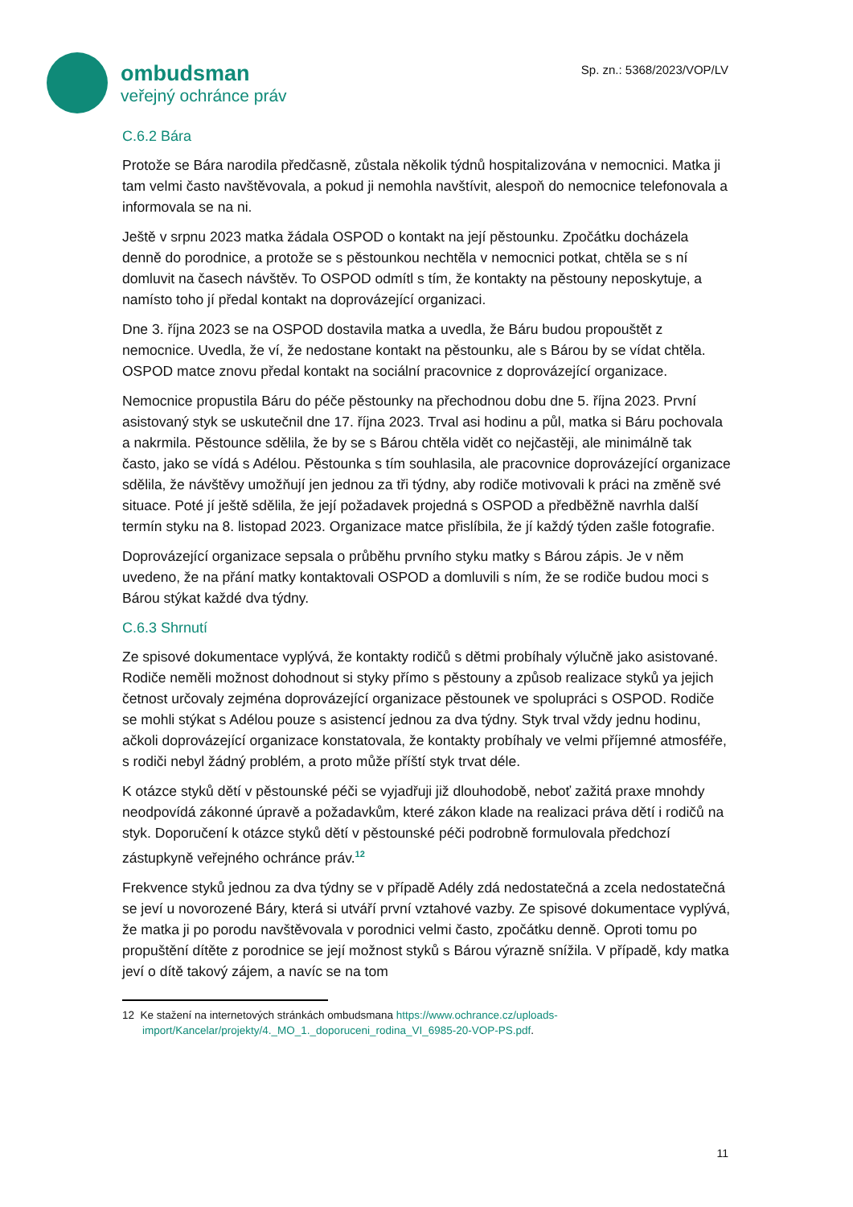ombudsman
veřejný ochránce práv
Sp. zn.: 5368/2023/VOP/LV
C.6.2 Bára
Protože se Bára narodila předčasně, zůstala několik týdnů hospitalizována v nemocnici. Matka ji tam velmi často navštěvovala, a pokud ji nemohla navštívit, alespoň do nemocnice telefonovala a informovala se na ni.
Ještě v srpnu 2023 matka žádala OSPOD o kontakt na její pěstounku. Zpočátku docházela denně do porodnice, a protože se s pěstounkou nechtěla v nemocnici potkat, chtěla se s ní domluvit na časech návštěv. To OSPOD odmítl s tím, že kontakty na pěstouny neposkytuje, a namísto toho jí předal kontakt na doprovázející organizaci.
Dne 3. října 2023 se na OSPOD dostavila matka a uvedla, že Báru budou propouštět z nemocnice. Uvedla, že ví, že nedostane kontakt na pěstounku, ale s Bárou by se vídat chtěla. OSPOD matce znovu předal kontakt na sociální pracovnice z doprovázející organizace.
Nemocnice propustila Báru do péče pěstounky na přechodnou dobu dne 5. října 2023. První asistovaný styk se uskutečnil dne 17. října 2023. Trval asi hodinu a půl, matka si Báru pochovala a nakrmila. Pěstounce sdělila, že by se s Bárou chtěla vidět co nejčastěji, ale minimálně tak často, jako se vídá s Adélou. Pěstounka s tím souhlasila, ale pracovnice doprovázející organizace sdělila, že návštěvy umožňují jen jednou za tři týdny, aby rodiče motivovali k práci na změně své situace. Poté jí ještě sdělila, že její požadavek projedná s OSPOD a předběžně navrhla další termín styku na 8. listopad 2023. Organizace matce přislíbila, že jí každý týden zašle fotografie.
Doprovázející organizace sepsala o průběhu prvního styku matky s Bárou zápis. Je v něm uvedeno, že na přání matky kontaktovali OSPOD a domluvili s ním, že se rodiče budou moci s Bárou stýkat každé dva týdny.
C.6.3 Shrnutí
Ze spisové dokumentace vyplývá, že kontakty rodičů s dětmi probíhaly výlučně jako asistované. Rodiče neměli možnost dohodnout si styky přímo s pěstouny a způsob realizace styků ya jejich četnost určovaly zejména doprovázející organizace pěstounek ve spolupráci s OSPOD. Rodiče se mohli stýkat s Adélou pouze s asistencí jednou za dva týdny. Styk trval vždy jednu hodinu, ačkoli doprovázející organizace konstatovala, že kontakty probíhaly ve velmi příjemné atmosféře, s rodiči nebyl žádný problém, a proto může příští styk trvat déle.
K otázce styků dětí v pěstounské péči se vyjadřuji již dlouhodobě, neboť zažitá praxe mnohdy neodpovídá zákonné úpravě a požadavkům, které zákon klade na realizaci práva dětí i rodičů na styk. Doporučení k otázce styků dětí v pěstounské péči podrobně formulovala předchozí zástupkyně veřejného ochránce práv.<sup>12</sup>
Frekvence styků jednou za dva týdny se v případě Adély zdá nedostatečná a zcela nedostatečná se jeví u novorozené Báry, která si utváří první vztahové vazby. Ze spisové dokumentace vyplývá, že matka ji po porodu navštěvovala v porodnici velmi často, zpočátku denně. Oproti tomu po propuštění dítěte z porodnice se její možnost styků s Bárou výrazně snížila. V případě, kdy matka jeví o dítě takový zájem, a navíc se na tom
12 Ke stažení na internetových stránkách ombudsmana https://www.ochrance.cz/uploads-import/Kancelar/projekty/4._MO_1._doporuceni_rodina_VI_6985-20-VOP-PS.pdf.
11